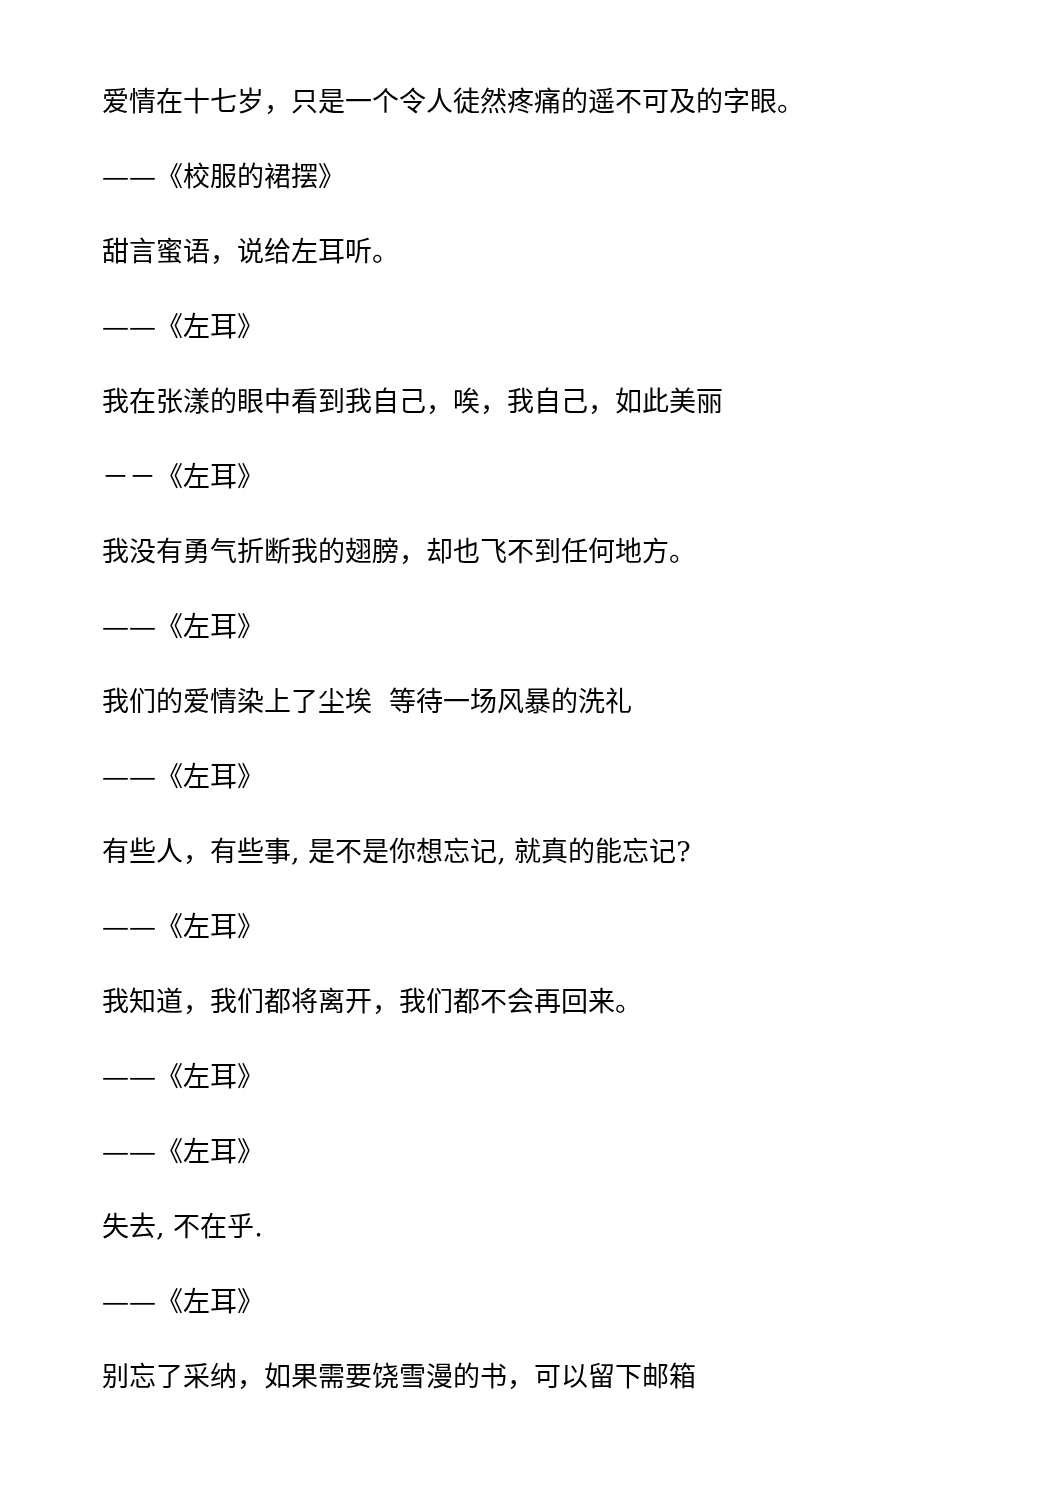爱情在十七岁，只是一个令人徒然疼痛的遥不可及的字眼。
——《校服的裙摆》
甜言蜜语，说给左耳听。
——《左耳》
我在张漾的眼中看到我自己，唉，我自己，如此美丽
－－《左耳》
我没有勇气折断我的翅膀，却也飞不到任何地方。
——《左耳》
我们的爱情染上了尘埃 等待一场风暴的洗礼
——《左耳》
有些人，有些事, 是不是你想忘记, 就真的能忘记?
——《左耳》
我知道，我们都将离开，我们都不会再回来。
——《左耳》
——《左耳》
失去, 不在乎.
——《左耳》
别忘了采纳，如果需要饶雪漫的书，可以留下邮箱